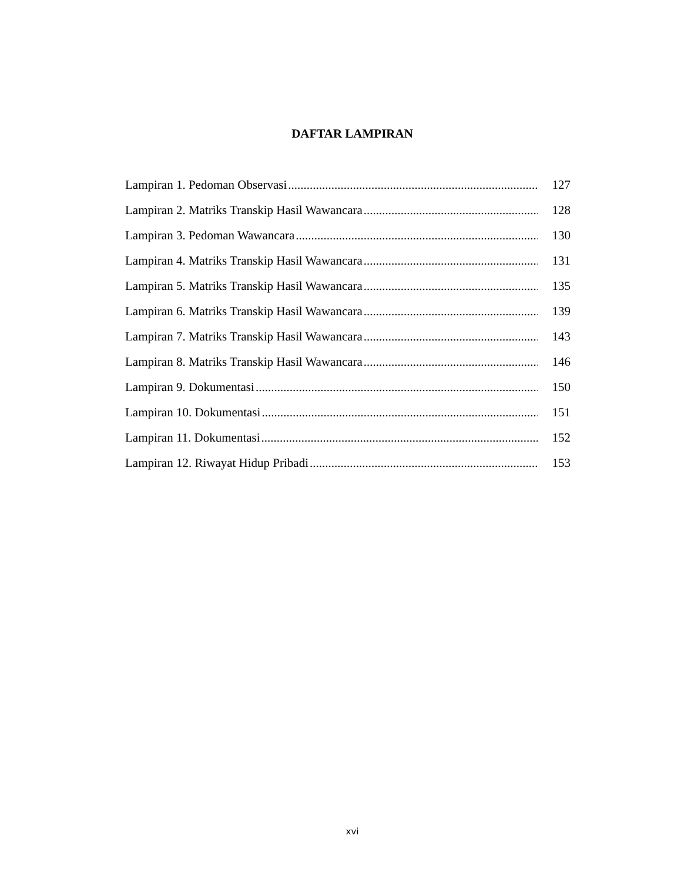DAFTAR LAMPIRAN
Lampiran 1. Pedoman Observasi 127
Lampiran 2. Matriks Transkip Hasil Wawancara 128
Lampiran 3. Pedoman Wawancara 130
Lampiran 4. Matriks Transkip Hasil Wawancara 131
Lampiran 5. Matriks Transkip Hasil Wawancara 135
Lampiran 6. Matriks Transkip Hasil Wawancara 139
Lampiran 7. Matriks Transkip Hasil Wawancara 143
Lampiran 8. Matriks Transkip Hasil Wawancara 146
Lampiran 9. Dokumentasi 150
Lampiran 10. Dokumentasi 151
Lampiran 11. Dokumentasi 152
Lampiran 12. Riwayat Hidup Pribadi 153
xvi